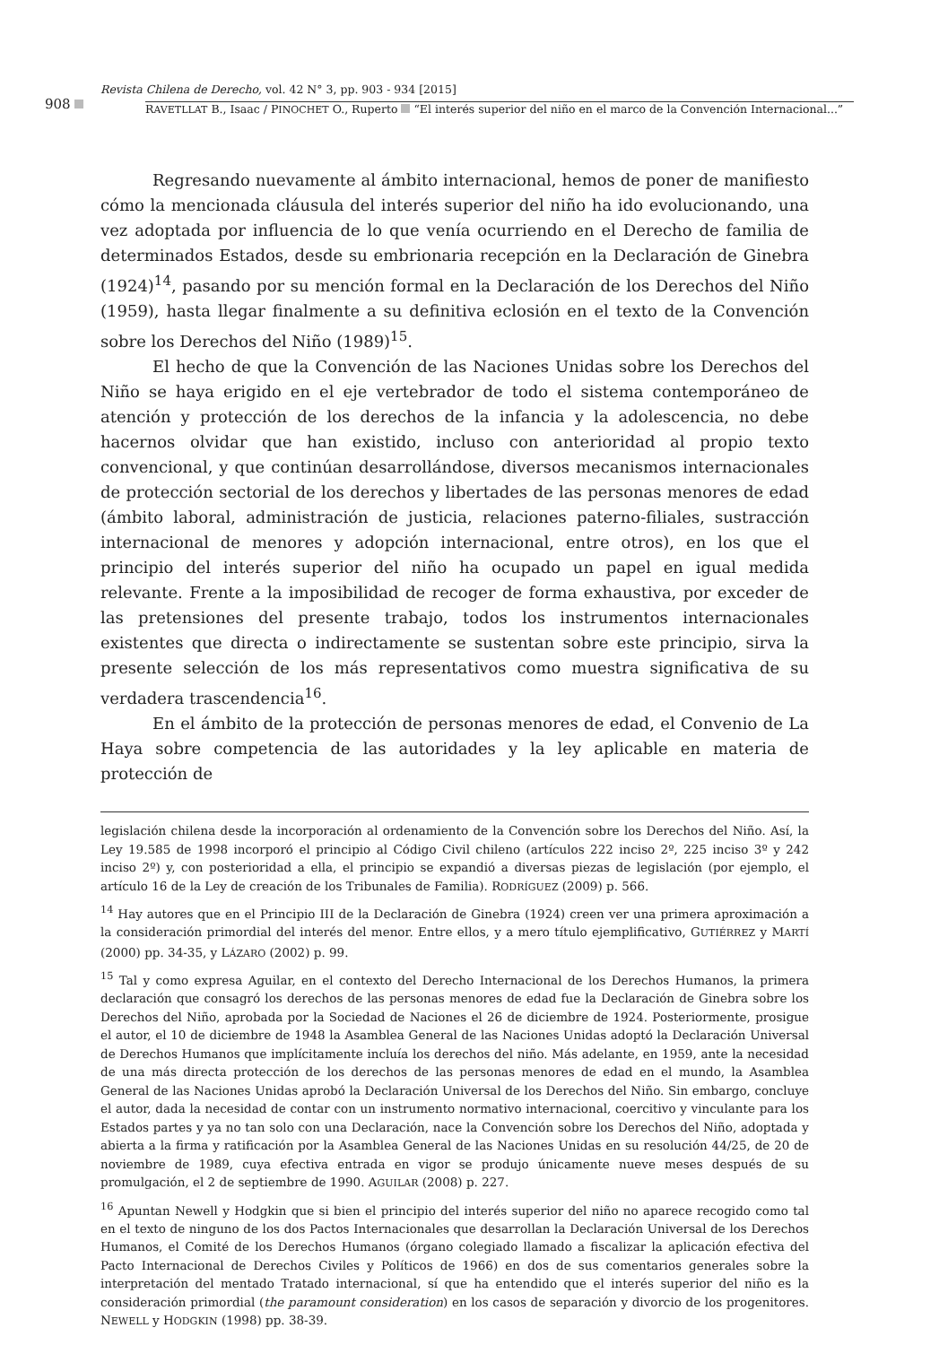Revista Chilena de Derecho, vol. 42 N° 3, pp. 903 - 934 [2015]
908
RAVETLLAT B., Isaac / PINOCHET O., Ruperto “El interés superior del niño en el marco de la Convención Internacional...”
Regresando nuevamente al ámbito internacional, hemos de poner de manifiesto cómo la mencionada cláusula del interés superior del niño ha ido evolucionando, una vez adoptada por influencia de lo que venía ocurriendo en el Derecho de familia de determinados Estados, desde su embrionaria recepción en la Declaración de Ginebra (1924)<sup>14</sup>, pasando por su mención formal en la Declaración de los Derechos del Niño (1959), hasta llegar finalmente a su definitiva eclosión en el texto de la Convención sobre los Derechos del Niño (1989)<sup>15</sup>.
El hecho de que la Convención de las Naciones Unidas sobre los Derechos del Niño se haya erigido en el eje vertebrador de todo el sistema contemporáneo de atención y protección de los derechos de la infancia y la adolescencia, no debe hacernos olvidar que han existido, incluso con anterioridad al propio texto convencional, y que continúan desarrollándose, diversos mecanismos internacionales de protección sectorial de los derechos y libertades de las personas menores de edad (ámbito laboral, administración de justicia, relaciones paterno-filiales, sustracción internacional de menores y adopción internacional, entre otros), en los que el principio del interés superior del niño ha ocupado un papel en igual medida relevante. Frente a la imposibilidad de recoger de forma exhaustiva, por exceder de las pretensiones del presente trabajo, todos los instrumentos internacionales existentes que directa o indirectamente se sustentan sobre este principio, sirva la presente selección de los más representativos como muestra significativa de su verdadera trascendencia<sup>16</sup>.
En el ámbito de la protección de personas menores de edad, el Convenio de La Haya sobre competencia de las autoridades y la ley aplicable en materia de protección de
legislación chilena desde la incorporación al ordenamiento de la Convención sobre los Derechos del Niño. Así, la Ley 19.585 de 1998 incorporó el principio al Código Civil chileno (artículos 222 inciso 2º, 225 inciso 3º y 242 inciso 2º) y, con posterioridad a ella, el principio se expandió a diversas piezas de legislación (por ejemplo, el artículo 16 de la Ley de creación de los Tribunales de Familia). RODRÍGUEZ (2009) p. 566.
<sup>14</sup> Hay autores que en el Principio III de la Declaración de Ginebra (1924) creen ver una primera aproximación a la consideración primordial del interés del menor. Entre ellos, y a mero título ejemplificativo, GUTIÉRREZ y MARTÍ (2000) pp. 34-35, y LÁZARO (2002) p. 99.
<sup>15</sup> Tal y como expresa Aguilar, en el contexto del Derecho Internacional de los Derechos Humanos, la primera declaración que consagró los derechos de las personas menores de edad fue la Declaración de Ginebra sobre los Derechos del Niño, aprobada por la Sociedad de Naciones el 26 de diciembre de 1924. Posteriormente, prosigue el autor, el 10 de diciembre de 1948 la Asamblea General de las Naciones Unidas adoptó la Declaración Universal de Derechos Humanos que implícitamente incluía los derechos del niño. Más adelante, en 1959, ante la necesidad de una más directa protección de los derechos de las personas menores de edad en el mundo, la Asamblea General de las Naciones Unidas aprobó la Declaración Universal de los Derechos del Niño. Sin embargo, concluye el autor, dada la necesidad de contar con un instrumento normativo internacional, coercitivo y vinculante para los Estados partes y ya no tan solo con una Declaración, nace la Convención sobre los Derechos del Niño, adoptada y abierta a la firma y ratificación por la Asamblea General de las Naciones Unidas en su resolución 44/25, de 20 de noviembre de 1989, cuya efectiva entrada en vigor se produjo únicamente nueve meses después de su promulgación, el 2 de septiembre de 1990. AGUILAR (2008) p. 227.
<sup>16</sup> Apuntan Newell y Hodgkin que si bien el principio del interés superior del niño no aparece recogido como tal en el texto de ninguno de los dos Pactos Internacionales que desarrollan la Declaración Universal de los Derechos Humanos, el Comité de los Derechos Humanos (órgano colegiado llamado a fiscalizar la aplicación efectiva del Pacto Internacional de Derechos Civiles y Políticos de 1966) en dos de sus comentarios generales sobre la interpretación del mentado Tratado internacional, sí que ha entendido que el interés superior del niño es la consideración primordial (the paramount consideration) en los casos de separación y divorcio de los progenitores. NEWELL y HODGKIN (1998) pp. 38-39.